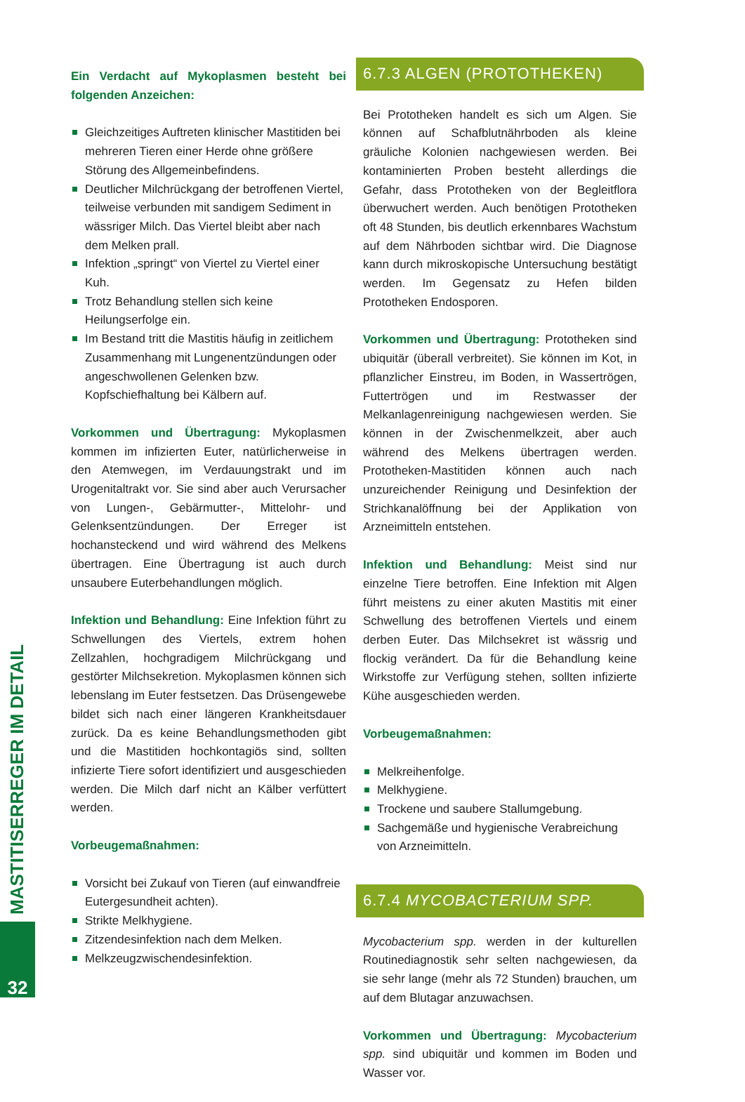Ein Verdacht auf Mykoplasmen besteht bei folgenden Anzeichen:
Gleichzeitiges Auftreten klinischer Mastitiden bei mehreren Tieren einer Herde ohne größere Störung des Allgemeinbefindens.
Deutlicher Milchrückgang der betroffenen Viertel, teilweise verbunden mit sandigem Sediment in wässriger Milch. Das Viertel bleibt aber nach dem Melken prall.
Infektion „springt“ von Viertel zu Viertel einer Kuh.
Trotz Behandlung stellen sich keine Heilungserfolge ein.
Im Bestand tritt die Mastitis häufig in zeitlichem Zusammenhang mit Lungenentzündungen oder angeschwollenen Gelenken bzw. Kopfschiefhaltung bei Kälbern auf.
Vorkommen und Übertragung: Mykoplasmen kommen im infizierten Euter, natürlicherweise in den Atemwegen, im Verdauungstrakt und im Urogenitaltrakt vor. Sie sind aber auch Verursacher von Lungen-, Gebärmutter-, Mittelohr- und Gelenksentzündungen. Der Erreger ist hochansteckend und wird während des Melkens übertragen. Eine Übertragung ist auch durch unsaubere Euterbehandlungen möglich.
Infektion und Behandlung: Eine Infektion führt zu Schwellungen des Viertels, extrem hohen Zellzahlen, hochgradigem Milchrückgang und gestörter Milchsekretion. Mykoplasmen können sich lebenslang im Euter festsetzen. Das Drüsengewebe bildet sich nach einer längeren Krankheitsdauer zurück. Da es keine Behandlungsmethoden gibt und die Mastitiden hochkontagiös sind, sollten infizierte Tiere sofort identifiziert und ausgeschieden werden. Die Milch darf nicht an Kälber verfüttert werden.
Vorbeugemaßnahmen:
Vorsicht bei Zukauf von Tieren (auf einwandfreie Eutergesundheit achten).
Strikte Melkhygiene.
Zitzendesinfektion nach dem Melken.
Melkzeugzwischendesinfektion.
6.7.3 ALGEN (PROTOTHEKEN)
Bei Prototheken handelt es sich um Algen. Sie können auf Schafblutnährboden als kleine gräuliche Kolonien nachgewiesen werden. Bei kontaminierten Proben besteht allerdings die Gefahr, dass Prototheken von der Begleitflora überwuchert werden. Auch benötigen Prototheken oft 48 Stunden, bis deutlich erkennbares Wachstum auf dem Nährboden sichtbar wird. Die Diagnose kann durch mikroskopische Untersuchung bestätigt werden. Im Gegensatz zu Hefen bilden Prototheken Endosporen.
Vorkommen und Übertragung: Prototheken sind ubiquitär (überall verbreitet). Sie können im Kot, in pflanzlicher Einstreu, im Boden, in Wassertrögen, Futtertrögen und im Restwasser der Melkanlagenreinigung nachgewiesen werden. Sie können in der Zwischenmelkzeit, aber auch während des Melkens übertragen werden. Prototheken-Mastitiden können auch nach unzureichender Reinigung und Desinfektion der Strichkanalöffnung bei der Applikation von Arzneimitteln entstehen.
Infektion und Behandlung: Meist sind nur einzelne Tiere betroffen. Eine Infektion mit Algen führt meistens zu einer akuten Mastitis mit einer Schwellung des betroffenen Viertels und einem derben Euter. Das Milchsekret ist wässrig und flockig verändert. Da für die Behandlung keine Wirkstoffe zur Verfügung stehen, sollten infizierte Kühe ausgeschieden werden.
Vorbeugemaßnahmen:
Melkreihenfolge.
Melkhygiene.
Trockene und saubere Stallumgebung.
Sachgemäße und hygienische Verabreichung von Arzneimitteln.
6.7.4 MYCOBACTERIUM SPP.
Mycobacterium spp. werden in der kulturellen Routinediagnostik sehr selten nachgewiesen, da sie sehr lange (mehr als 72 Stunden) brauchen, um auf dem Blutagar anzuwachsen.
Vorkommen und Übertragung: Mycobacterium spp. sind ubiquitär und kommen im Boden und Wasser vor.
MASTITISERREGER IM DETAIL
32